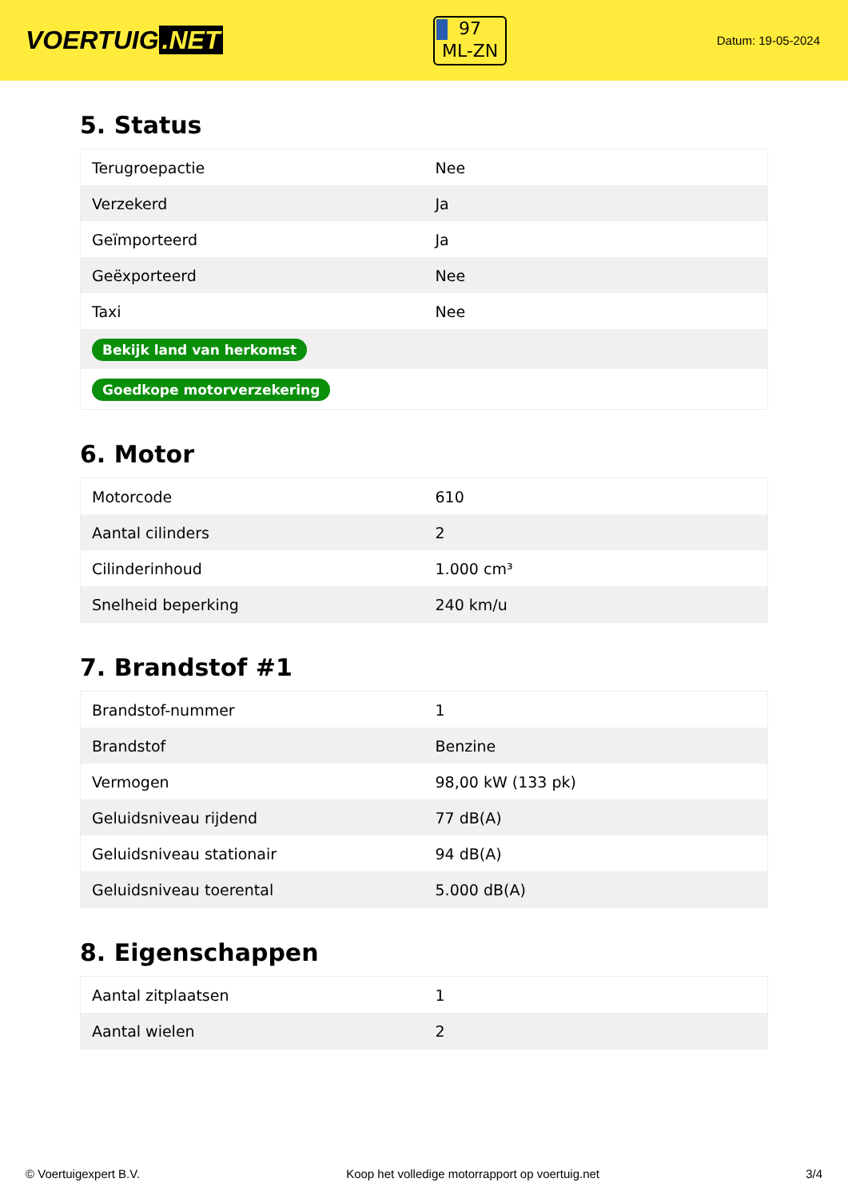VOERTUIG.NET
97
ML-ZN
Datum: 19-05-2024
5. Status
| Terugroepactie | Nee |
| Verzekerd | Ja |
| Geïmporteerd | Ja |
| Geëxporteerd | Nee |
| Taxi | Nee |
| Bekijk land van herkomst | |
| Goedkope motorverzekering | |
6. Motor
| Motorcode | 610 |
| Aantal cilinders | 2 |
| Cilinderinhoud | 1.000 cm³ |
| Snelheid beperking | 240 km/u |
7. Brandstof #1
| Brandstof-nummer | 1 |
| Brandstof | Benzine |
| Vermogen | 98,00 kW (133 pk) |
| Geluidsniveau rijdend | 77 dB(A) |
| Geluidsniveau stationair | 94 dB(A) |
| Geluidsniveau toerental | 5.000 dB(A) |
8. Eigenschappen
| Aantal zitplaatsen | 1 |
| Aantal wielen | 2 |
© Voertuigexpert B.V. Koop het volledige motorrapport op voertuig.net 3/4